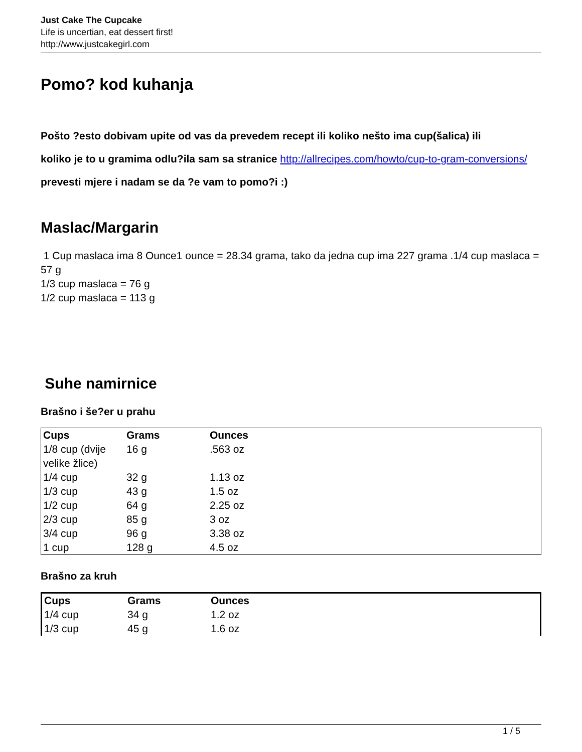Just Cake The Cupcake
Life is uncertian, eat dessert first!
http://www.justcakegirl.com
Pomo? kod kuhanja
Pošto ?esto dobivam upite od vas da prevedem recept ili koliko nešto ima cup(šalica) ili
koliko je to u gramima odlu?ila sam sa stranice http://allrecipes.com/howto/cup-to-gram-conversions/
prevesti mjere i nadam se da ?e vam to pomo?i :)
Maslac/Margarin
1 Cup maslaca ima 8 Ounce1 ounce = 28.34 grama, tako da jedna cup ima 227 grama .1/4 cup maslaca = 57 g
1/3 cup maslaca = 76 g
1/2 cup maslaca = 113 g
Suhe namirnice
Brašno i še?er u prahu
| Cups | Grams | Ounces | |
| 1/8 cup (dvije velike žlice) | 16 g | .563 oz | |
| 1/4 cup | 32 g | 1.13 oz | |
| 1/3 cup | 43 g | 1.5 oz | |
| 1/2 cup | 64 g | 2.25 oz | |
| 2/3 cup | 85 g | 3 oz | |
| 3/4 cup | 96 g | 3.38 oz | |
| 1 cup | 128 g | 4.5 oz | |
Brašno za kruh
| Cups | Grams | Ounces | |
| 1/4 cup | 34 g | 1.2 oz | |
| 1/3 cup | 45 g | 1.6 oz | |
1 / 5